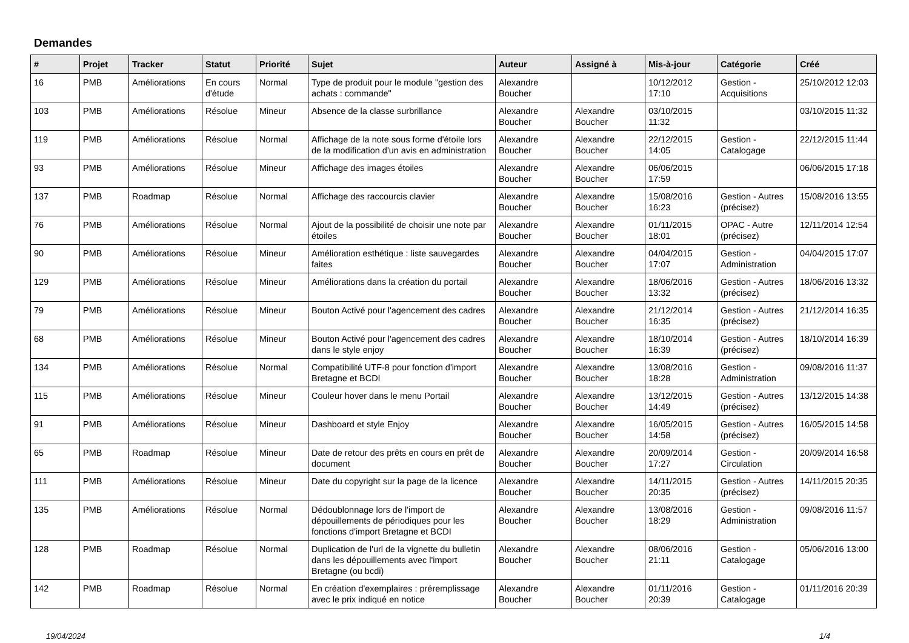Demandes
| # | Projet | Tracker | Statut | Priorité | Sujet | Auteur | Assigné à | Mis-à-jour | Catégorie | Créé |
| --- | --- | --- | --- | --- | --- | --- | --- | --- | --- | --- |
| 16 | PMB | Améliorations | En cours d'étude | Normal | Type de produit pour le module "gestion des achats : commande" | Alexandre Boucher | | 10/12/2012 17:10 | Gestion - Acquisitions | 25/10/2012 12:03 |
| 103 | PMB | Améliorations | Résolue | Mineur | Absence de la classe surbrillance | Alexandre Boucher | Alexandre Boucher | 03/10/2015 11:32 | | 03/10/2015 11:32 |
| 119 | PMB | Améliorations | Résolue | Normal | Affichage de la note sous forme d'étoile lors de la modification d'un avis en administration | Alexandre Boucher | Alexandre Boucher | 22/12/2015 14:05 | Gestion - Catalogage | 22/12/2015 11:44 |
| 93 | PMB | Améliorations | Résolue | Mineur | Affichage des images étoiles | Alexandre Boucher | Alexandre Boucher | 06/06/2015 17:59 | | 06/06/2015 17:18 |
| 137 | PMB | Roadmap | Résolue | Normal | Affichage des raccourcis clavier | Alexandre Boucher | Alexandre Boucher | 15/08/2016 16:23 | Gestion - Autres (précisez) | 15/08/2016 13:55 |
| 76 | PMB | Améliorations | Résolue | Normal | Ajout de la possibilité de choisir une note par étoiles | Alexandre Boucher | Alexandre Boucher | 01/11/2015 18:01 | OPAC - Autre (précisez) | 12/11/2014 12:54 |
| 90 | PMB | Améliorations | Résolue | Mineur | Amélioration esthétique : liste sauvegardes faites | Alexandre Boucher | Alexandre Boucher | 04/04/2015 17:07 | Gestion - Administration | 04/04/2015 17:07 |
| 129 | PMB | Améliorations | Résolue | Mineur | Améliorations dans la création du portail | Alexandre Boucher | Alexandre Boucher | 18/06/2016 13:32 | Gestion - Autres (précisez) | 18/06/2016 13:32 |
| 79 | PMB | Améliorations | Résolue | Mineur | Bouton Activé pour l'agencement des cadres | Alexandre Boucher | Alexandre Boucher | 21/12/2014 16:35 | Gestion - Autres (précisez) | 21/12/2014 16:35 |
| 68 | PMB | Améliorations | Résolue | Mineur | Bouton Activé pour l'agencement des cadres dans le style enjoy | Alexandre Boucher | Alexandre Boucher | 18/10/2014 16:39 | Gestion - Autres (précisez) | 18/10/2014 16:39 |
| 134 | PMB | Améliorations | Résolue | Normal | Compatibilité UTF-8 pour fonction d'import Bretagne et BCDI | Alexandre Boucher | Alexandre Boucher | 13/08/2016 18:28 | Gestion - Administration | 09/08/2016 11:37 |
| 115 | PMB | Améliorations | Résolue | Mineur | Couleur hover dans le menu Portail | Alexandre Boucher | Alexandre Boucher | 13/12/2015 14:49 | Gestion - Autres (précisez) | 13/12/2015 14:38 |
| 91 | PMB | Améliorations | Résolue | Mineur | Dashboard et style Enjoy | Alexandre Boucher | Alexandre Boucher | 16/05/2015 14:58 | Gestion - Autres (précisez) | 16/05/2015 14:58 |
| 65 | PMB | Roadmap | Résolue | Mineur | Date de retour des prêts en cours en prêt de document | Alexandre Boucher | Alexandre Boucher | 20/09/2014 17:27 | Gestion - Circulation | 20/09/2014 16:58 |
| 111 | PMB | Améliorations | Résolue | Mineur | Date du copyright sur la page de la licence | Alexandre Boucher | Alexandre Boucher | 14/11/2015 20:35 | Gestion - Autres (précisez) | 14/11/2015 20:35 |
| 135 | PMB | Améliorations | Résolue | Normal | Dédoublonnage lors de l'import de dépouillements de périodiques pour les fonctions d'import Bretagne et BCDI | Alexandre Boucher | Alexandre Boucher | 13/08/2016 18:29 | Gestion - Administration | 09/08/2016 11:57 |
| 128 | PMB | Roadmap | Résolue | Normal | Duplication de l'url de la vignette du bulletin dans les dépouillements avec l'import Bretagne (ou bcdi) | Alexandre Boucher | Alexandre Boucher | 08/06/2016 21:11 | Gestion - Catalogage | 05/06/2016 13:00 |
| 142 | PMB | Roadmap | Résolue | Normal | En création d'exemplaires : préremplissage avec le prix indiqué en notice | Alexandre Boucher | Alexandre Boucher | 01/11/2016 20:39 | Gestion - Catalogage | 01/11/2016 20:39 |
19/04/2024 1/4